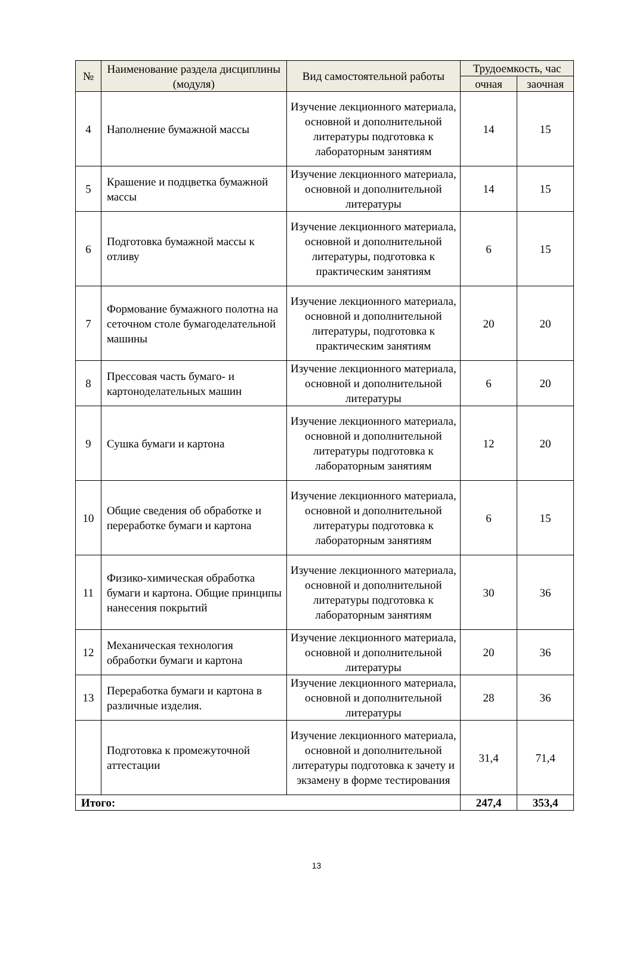| № | Наименование раздела дисциплины (модуля) | Вид самостоятельной работы | Трудоемкость, час | |
| --- | --- | --- | --- | --- |
| | | | очная | заочная |
| 4 | Наполнение бумажной массы | Изучение лекционного материала, основной и дополнительной литературы подготовка к лабораторным занятиям | 14 | 15 |
| 5 | Крашение и подцветка бумажной массы | Изучение лекционного материала, основной и дополнительной литературы | 14 | 15 |
| 6 | Подготовка бумажной массы к отливу | Изучение лекционного материала, основной и дополнительной литературы, подготовка к практическим занятиям | 6 | 15 |
| 7 | Формование бумажного полотна на сеточном столе бумагоделательной машины | Изучение лекционного материала, основной и дополнительной литературы, подготовка к практическим занятиям | 20 | 20 |
| 8 | Прессовая часть бумаго- и картоноделательных машин | Изучение лекционного материала, основной и дополнительной литературы | 6 | 20 |
| 9 | Сушка бумаги и картона | Изучение лекционного материала, основной и дополнительной литературы подготовка к лабораторным занятиям | 12 | 20 |
| 10 | Общие сведения об обработке и переработке бумаги и картона | Изучение лекционного материала, основной и дополнительной литературы подготовка к лабораторным занятиям | 6 | 15 |
| 11 | Физико-химическая обработка бумаги и картона. Общие принципы нанесения покрытий | Изучение лекционного материала, основной и дополнительной литературы подготовка к лабораторным занятиям | 30 | 36 |
| 12 | Механическая технология обработки бумаги и картона | Изучение лекционного материала, основной и дополнительной литературы | 20 | 36 |
| 13 | Переработка бумаги и картона в различные изделия. | Изучение лекционного материала, основной и дополнительной литературы | 28 | 36 |
| | Подготовка к промежуточной аттестации | Изучение лекционного материала, основной и дополнительной литературы подготовка к зачету и экзамену в форме тестирования | 31,4 | 71,4 |
| Итого: | | | 247,4 | 353,4 |
13